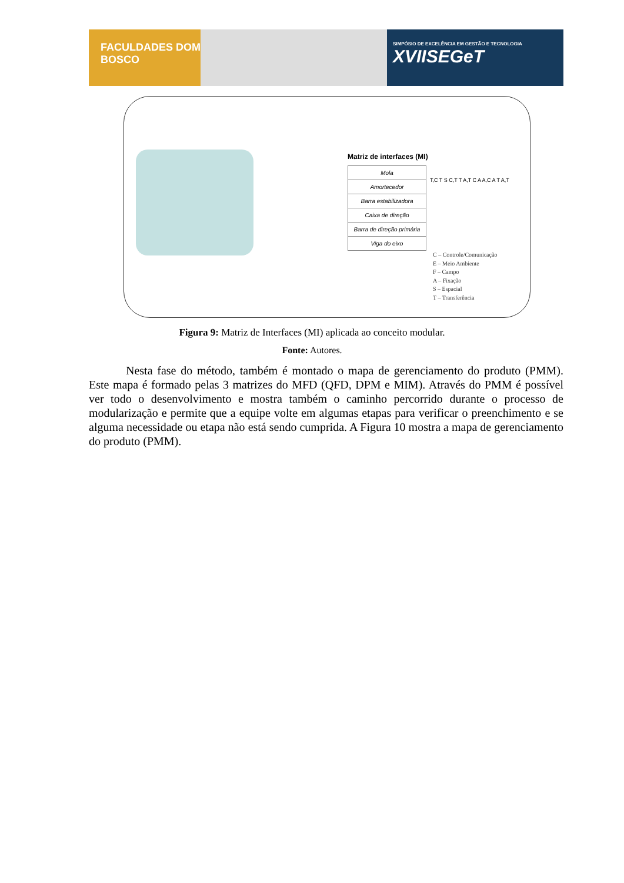FACULDADES DOM BOSCO
SIMPÓSIO DE EXCELÊNCIA EM GESTÃO E TECNOLOGIA
XVIISEGeT
Matriz de interfaces (MI)
| Mola |
| Amortecedor |
| Barra estabilizadora |
| Caixa de direção |
| Barra de direção primária |
| Viga do eixo |
T,C T S C,T T A,T C A A,C A T A,T
C – Controle/Comunicação
E – Meio Ambiente
F – Campo
A – Fixação
S – Espacial
T – Transferência
Figura 9: Matriz de Interfaces (MI) aplicada ao conceito modular.
Fonte: Autores.
Nesta fase do método, também é montado o mapa de gerenciamento do produto (PMM). Este mapa é formado pelas 3 matrizes do MFD (QFD, DPM e MIM). Através do PMM é possível ver todo o desenvolvimento e mostra também o caminho percorrido durante o processo de modularização e permite que a equipe volte em algumas etapas para verificar o preenchimento e se alguma necessidade ou etapa não está sendo cumprida. A Figura 10 mostra a mapa de gerenciamento do produto (PMM).